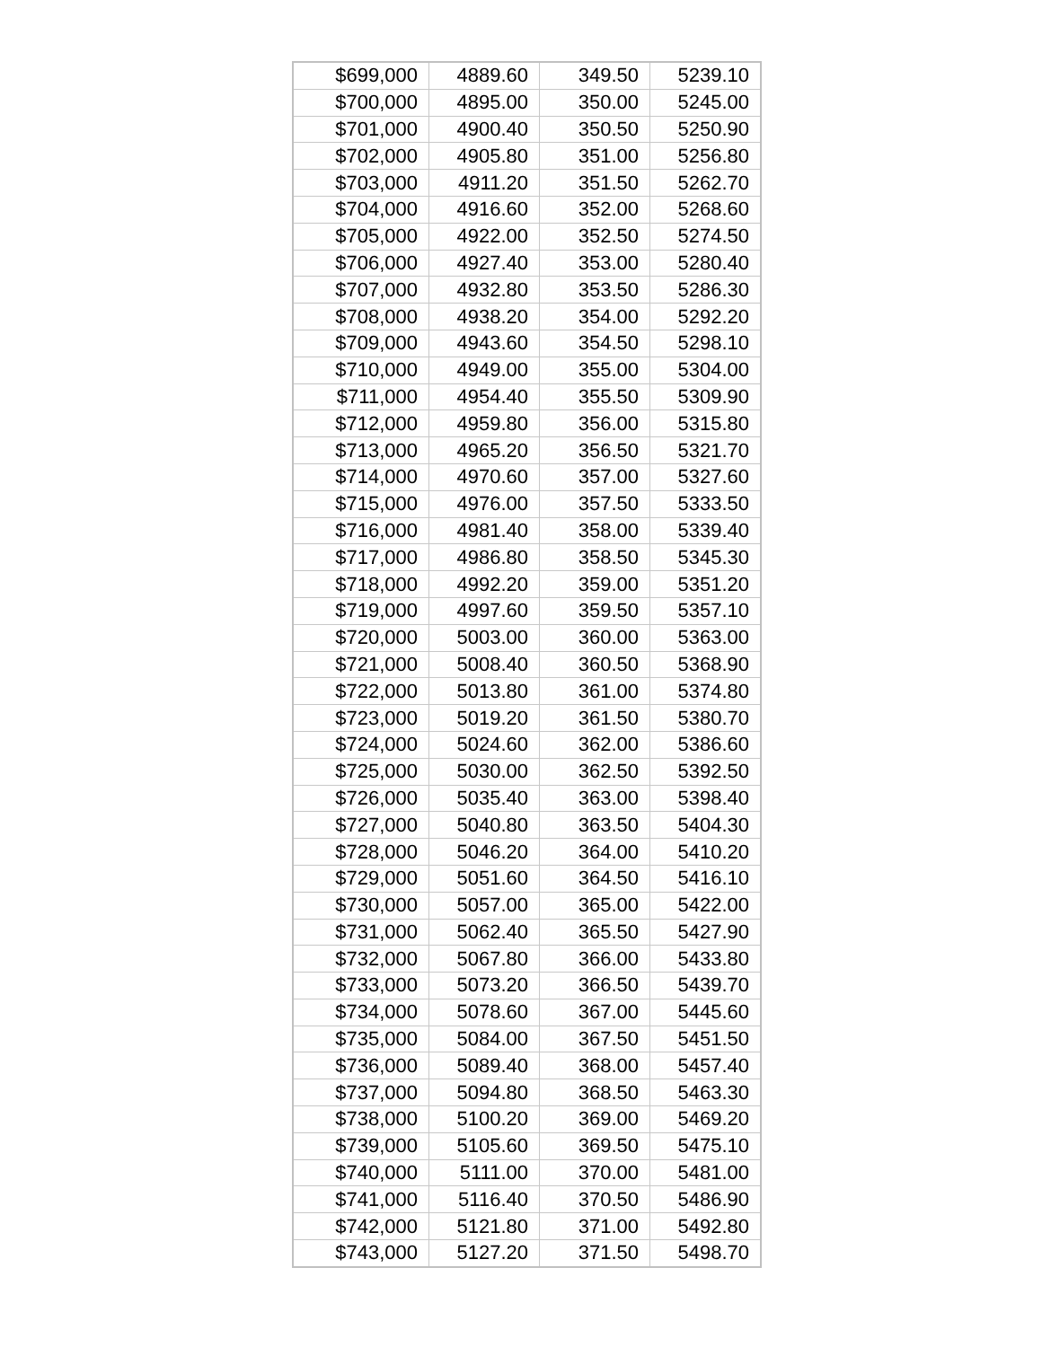| $699,000 | 4889.60 | 349.50 | 5239.10 |
| $700,000 | 4895.00 | 350.00 | 5245.00 |
| $701,000 | 4900.40 | 350.50 | 5250.90 |
| $702,000 | 4905.80 | 351.00 | 5256.80 |
| $703,000 | 4911.20 | 351.50 | 5262.70 |
| $704,000 | 4916.60 | 352.00 | 5268.60 |
| $705,000 | 4922.00 | 352.50 | 5274.50 |
| $706,000 | 4927.40 | 353.00 | 5280.40 |
| $707,000 | 4932.80 | 353.50 | 5286.30 |
| $708,000 | 4938.20 | 354.00 | 5292.20 |
| $709,000 | 4943.60 | 354.50 | 5298.10 |
| $710,000 | 4949.00 | 355.00 | 5304.00 |
| $711,000 | 4954.40 | 355.50 | 5309.90 |
| $712,000 | 4959.80 | 356.00 | 5315.80 |
| $713,000 | 4965.20 | 356.50 | 5321.70 |
| $714,000 | 4970.60 | 357.00 | 5327.60 |
| $715,000 | 4976.00 | 357.50 | 5333.50 |
| $716,000 | 4981.40 | 358.00 | 5339.40 |
| $717,000 | 4986.80 | 358.50 | 5345.30 |
| $718,000 | 4992.20 | 359.00 | 5351.20 |
| $719,000 | 4997.60 | 359.50 | 5357.10 |
| $720,000 | 5003.00 | 360.00 | 5363.00 |
| $721,000 | 5008.40 | 360.50 | 5368.90 |
| $722,000 | 5013.80 | 361.00 | 5374.80 |
| $723,000 | 5019.20 | 361.50 | 5380.70 |
| $724,000 | 5024.60 | 362.00 | 5386.60 |
| $725,000 | 5030.00 | 362.50 | 5392.50 |
| $726,000 | 5035.40 | 363.00 | 5398.40 |
| $727,000 | 5040.80 | 363.50 | 5404.30 |
| $728,000 | 5046.20 | 364.00 | 5410.20 |
| $729,000 | 5051.60 | 364.50 | 5416.10 |
| $730,000 | 5057.00 | 365.00 | 5422.00 |
| $731,000 | 5062.40 | 365.50 | 5427.90 |
| $732,000 | 5067.80 | 366.00 | 5433.80 |
| $733,000 | 5073.20 | 366.50 | 5439.70 |
| $734,000 | 5078.60 | 367.00 | 5445.60 |
| $735,000 | 5084.00 | 367.50 | 5451.50 |
| $736,000 | 5089.40 | 368.00 | 5457.40 |
| $737,000 | 5094.80 | 368.50 | 5463.30 |
| $738,000 | 5100.20 | 369.00 | 5469.20 |
| $739,000 | 5105.60 | 369.50 | 5475.10 |
| $740,000 | 5111.00 | 370.00 | 5481.00 |
| $741,000 | 5116.40 | 370.50 | 5486.90 |
| $742,000 | 5121.80 | 371.00 | 5492.80 |
| $743,000 | 5127.20 | 371.50 | 5498.70 |